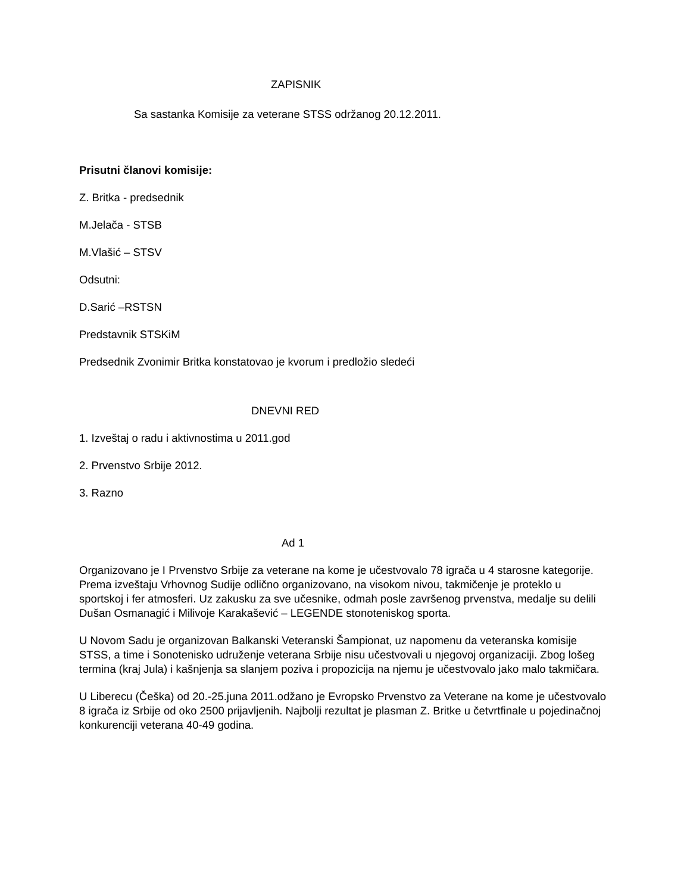ZAPISNIK
Sa sastanka Komisije za veterane STSS održanog 20.12.2011.
Prisutni članovi komisije:
Z. Britka - predsednik
M.Jelača - STSB
M.Vlašić – STSV
Odsutni:
D.Sarić –RSTSN
Predstavnik STSKiM
Predsednik Zvonimir Britka konstatovao je kvorum i predložio sledeći
DNEVNI RED
1. Izveštaj o radu i aktivnostima u 2011.god
2. Prvenstvo Srbije 2012.
3. Razno
Ad 1
Organizovano je I Prvenstvo Srbije za veterane na kome je učestvovalo 78 igrača u 4 starosne kategorije. Prema izveštaju Vrhovnog Sudije odlično organizovano, na visokom nivou, takmičenje je proteklo u sportskoj i fer atmosferi. Uz zakusku za sve učesnike, odmah posle završenog prvenstva, medalje su delili Dušan Osmanagić i Milivoje Karakašević – LEGENDE stonoteniskog sporta.
U Novom Sadu je organizovan Balkanski Veteranski Šampionat, uz napomenu da veteranska komisije STSS, a time i Sonotenisko udruženje veterana Srbije nisu učestvovali u njegovoj organizaciji. Zbog lošeg termina (kraj Jula) i kašnjenja sa slanjem poziva i propozicija na njemu je učestvovalo jako malo takmičara.
U Liberecu (Češka) od 20.-25.juna 2011.odžano je Evropsko Prvenstvo za Veterane na kome je učestvovalo 8 igrača iz Srbije od oko 2500 prijavljenih. Najbolji rezultat je plasman Z. Britke u četvrtfinale u pojedinačnoj konkurenciji veterana 40-49 godina.